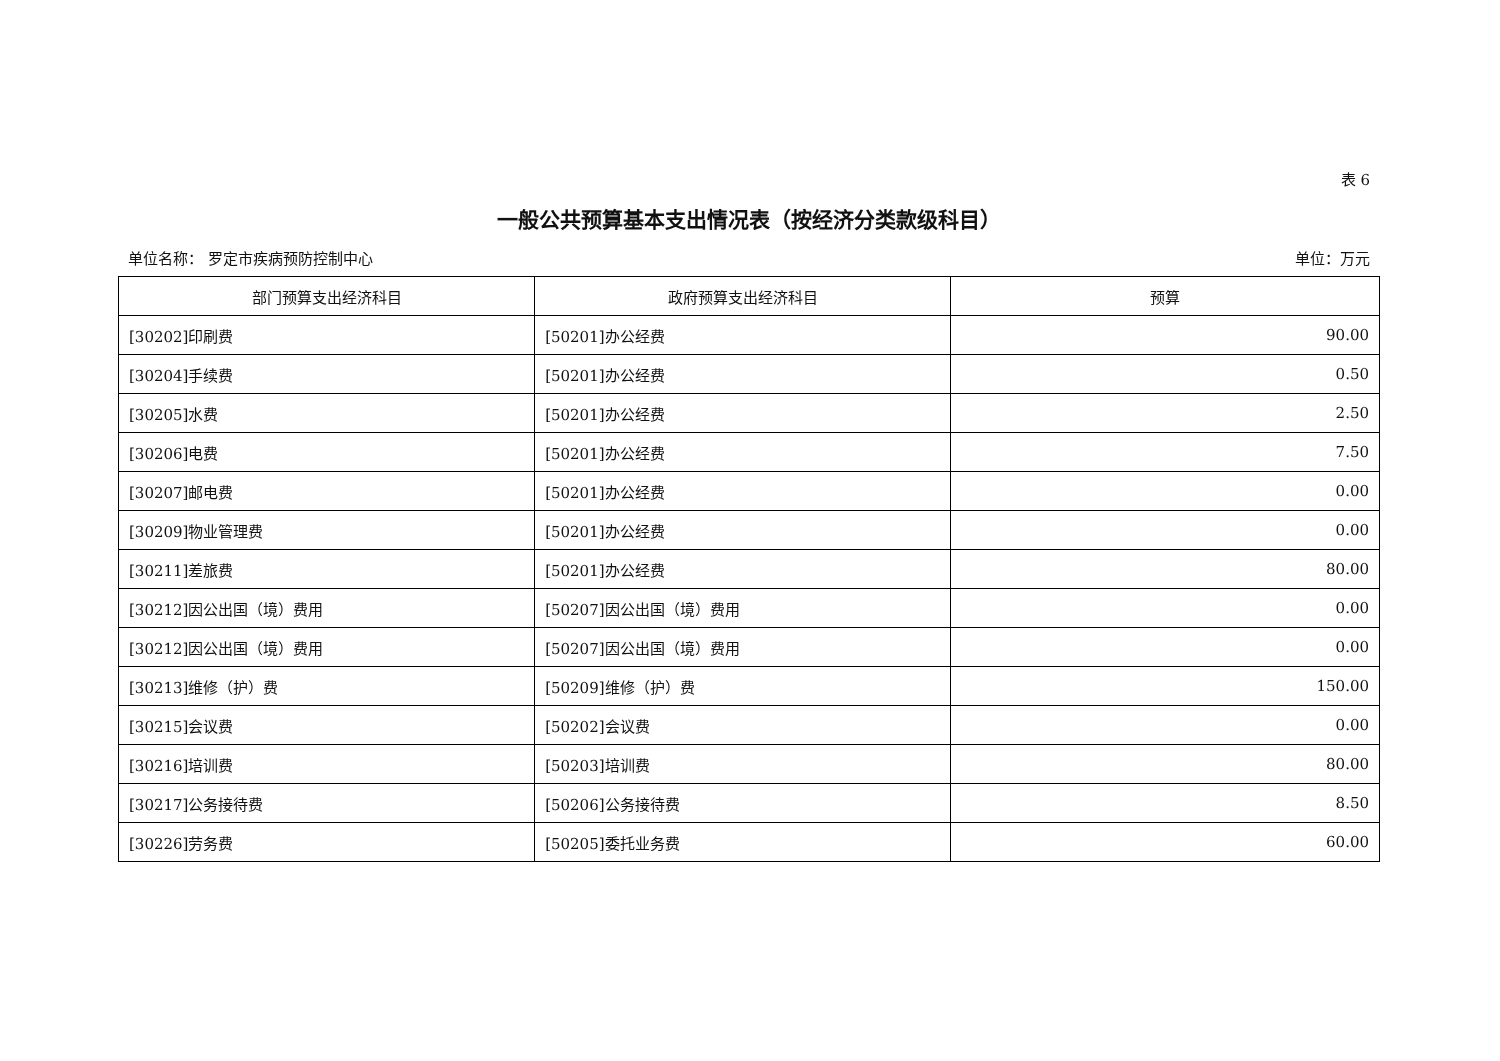表 6
一般公共预算基本支出情况表（按经济分类款级科目）
单位名称： 罗定市疾病预防控制中心 单位：万元
| 部门预算支出经济科目 | 政府预算支出经济科目 | 预算 |
| --- | --- | --- |
| [30202]印刷费 | [50201]办公经费 | 90.00 |
| [30204]手续费 | [50201]办公经费 | 0.50 |
| [30205]水费 | [50201]办公经费 | 2.50 |
| [30206]电费 | [50201]办公经费 | 7.50 |
| [30207]邮电费 | [50201]办公经费 | 0.00 |
| [30209]物业管理费 | [50201]办公经费 | 0.00 |
| [30211]差旅费 | [50201]办公经费 | 80.00 |
| [30212]因公出国（境）费用 | [50207]因公出国（境）费用 | 0.00 |
| [30212]因公出国（境）费用 | [50207]因公出国（境）费用 | 0.00 |
| [30213]维修（护）费 | [50209]维修（护）费 | 150.00 |
| [30215]会议费 | [50202]会议费 | 0.00 |
| [30216]培训费 | [50203]培训费 | 80.00 |
| [30217]公务接待费 | [50206]公务接待费 | 8.50 |
| [30226]劳务费 | [50205]委托业务费 | 60.00 |